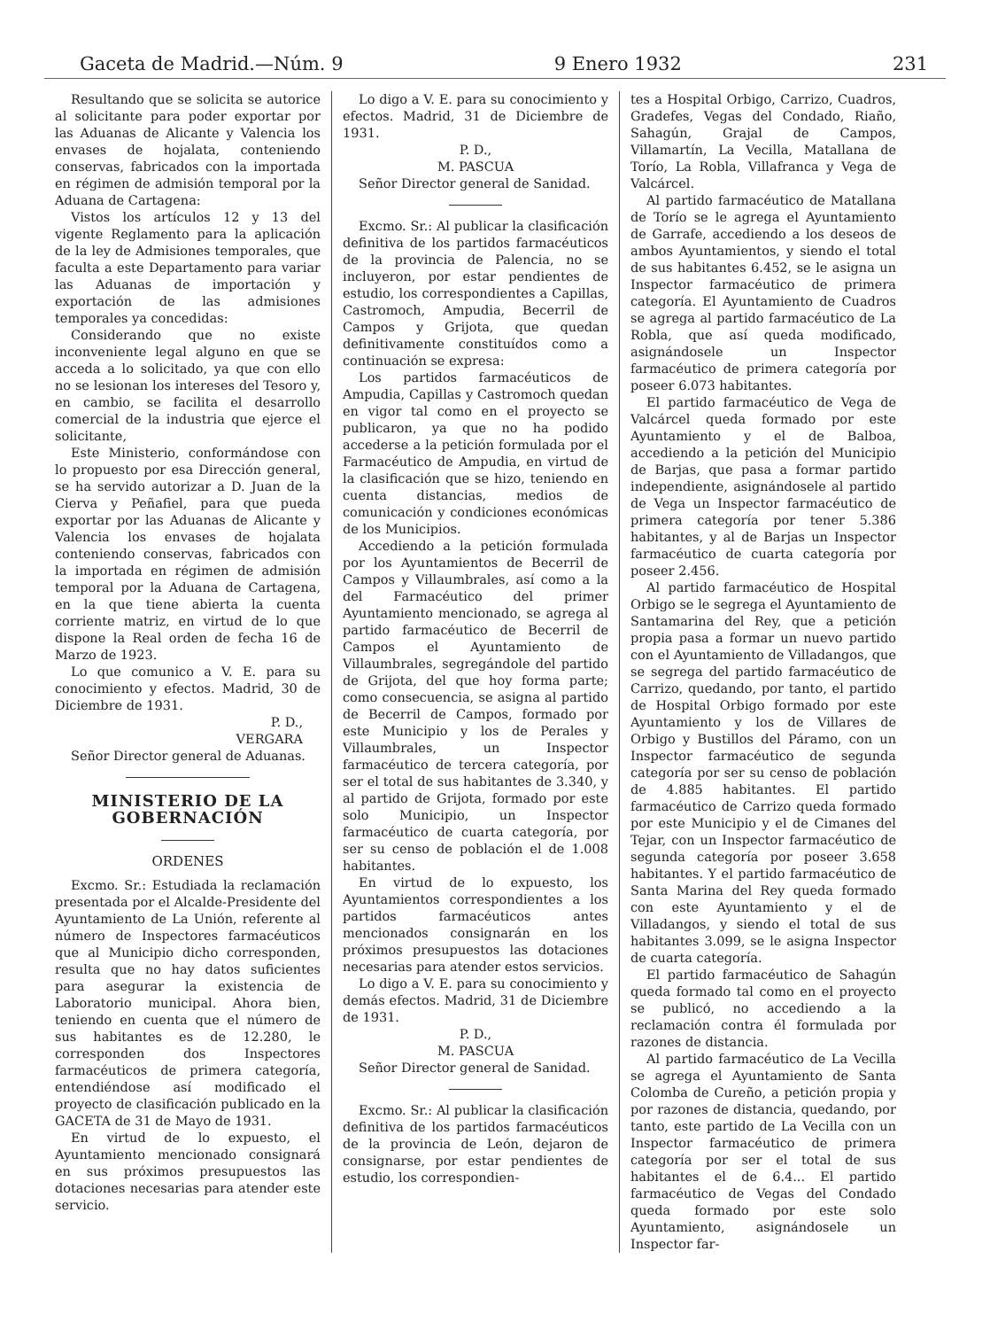Gaceta de Madrid.—Núm. 9 9 Enero 1932 231
Resultando que se solicita se autorice al solicitante para poder exportar por las Aduanas de Alicante y Valencia los envases de hojalata, conteniendo conservas, fabricados con la importada en régimen de admisión temporal por la Aduana de Cartagena:
Vistos los artículos 12 y 13 del vigente Reglamento para la aplicación de la ley de Admisiones temporales, que faculta a este Departamento para variar las Aduanas de importación y exportación de las admisiones temporales ya concedidas:
Considerando que no existe inconveniente legal alguno en que se acceda a lo solicitado, ya que con ello no se lesionan los intereses del Tesoro y, en cambio, se facilita el desarrollo comercial de la industria que ejerce el solicitante,
Este Ministerio, conformándose con lo propuesto por esa Dirección general, se ha servido autorizar a D. Juan de la Cierva y Peñafiel, para que pueda exportar por las Aduanas de Alicante y Valencia los envases de hojalata conteniendo conservas, fabricados con la importada en régimen de admisión temporal por la Aduana de Cartagena, en la que tiene abierta la cuenta corriente matriz, en virtud de lo que dispone la Real orden de fecha 16 de Marzo de 1923.
Lo que comunico a V. E. para su conocimiento y efectos. Madrid, 30 de Diciembre de 1931.
P. D.,
VERGARA
Señor Director general de Aduanas.
MINISTERIO DE LA GOBERNACIÓN
ORDENES
Excmo. Sr.: Estudiada la reclamación presentada por el Alcalde-Presidente del Ayuntamiento de La Unión, referente al número de Inspectores farmacéuticos que al Municipio dicho corresponden, resulta que no hay datos suficientes para asegurar la existencia de Laboratorio municipal. Ahora bien, teniendo en cuenta que el número de sus habitantes es de 12.280, le corresponden dos Inspectores farmacéuticos de primera categoría, entendiéndose así modificado el proyecto de clasificación publicado en la GACETA de 31 de Mayo de 1931.
En virtud de lo expuesto, el Ayuntamiento mencionado consignará en sus próximos presupuestos las dotaciones necesarias para atender este servicio.
Lo digo a V. E. para su conocimiento y efectos. Madrid, 31 de Diciembre de 1931.
P. D.,
M. PASCUA
Señor Director general de Sanidad.
Excmo. Sr.: Al publicar la clasificación definitiva de los partidos farmacéuticos de la provincia de Palencia, no se incluyeron, por estar pendientes de estudio, los correspondientes a Capillas, Castromoch, Ampudia, Becerril de Campos y Grijota, que quedan definitivamente constituídos como a continuación se expresa:
Los partidos farmacéuticos de Ampudia, Capillas y Castromoch quedan en vigor tal como en el proyecto se publicaron, ya que no ha podido accederse a la petición formulada por el Farmacéutico de Ampudia, en virtud de la clasificación que se hizo, teniendo en cuenta distancias, medios de comunicación y condiciones económicas de los Municipios.
Accediendo a la petición formulada por los Ayuntamientos de Becerril de Campos y Villaumbrales, así como a la del Farmacéutico del primer Ayuntamiento mencionado, se agrega al partido farmacéutico de Becerril de Campos el Ayuntamiento de Villaumbrales, segregándole del partido de Grijota, del que hoy forma parte; como consecuencia, se asigna al partido de Becerril de Campos, formado por este Municipio y los de Perales y Villaumbrales, un Inspector farmacéutico de tercera categoría, por ser el total de sus habitantes de 3.340, y al partido de Grijota, formado por este solo Municipio, un Inspector farmacéutico de cuarta categoría, por ser su censo de población el de 1.008 habitantes.
En virtud de lo expuesto, los Ayuntamientos correspondientes a los partidos farmacéuticos antes mencionados consignarán en los próximos presupuestos las dotaciones necesarias para atender estos servicios.
Lo digo a V. E. para su conocimiento y demás efectos. Madrid, 31 de Diciembre de 1931.
P. D.,
M. PASCUA
Señor Director general de Sanidad.
Excmo. Sr.: Al publicar la clasificación definitiva de los partidos farmacéuticos de la provincia de León, dejaron de consignarse, por estar pendientes de estudio, los correspondien-
tes a Hospital Orbigo, Carrizo, Cuadros, Gradefes, Vegas del Condado, Riaño, Sahagún, Grajal de Campos, Villamartín, La Vecilla, Matallana de Torío, La Robla, Villafranca y Vega de Valcárcel.
Al partido farmacéutico de Matallana de Torío se le agrega el Ayuntamiento de Garrafe, accediendo a los deseos de ambos Ayuntamientos, y siendo el total de sus habitantes 6.452, se le asigna un Inspector farmacéutico de primera categoría. El Ayuntamiento de Cuadros se agrega al partido farmacéutico de La Robla, que así queda modificado, asignándosele un Inspector farmacéutico de primera categoría por poseer 6.073 habitantes.
El partido farmacéutico de Vega de Valcárcel queda formado por este Ayuntamiento y el de Balboa, accediendo a la petición del Municipio de Barjas, que pasa a formar partido independiente, asignándosele al partido de Vega un Inspector farmacéutico de primera categoría por tener 5.386 habitantes, y al de Barjas un Inspector farmacéutico de cuarta categoría por poseer 2.456.
Al partido farmacéutico de Hospital Orbigo se le segrega el Ayuntamiento de Santamarina del Rey, que a petición propia pasa a formar un nuevo partido con el Ayuntamiento de Villadangos, que se segrega del partido farmacéutico de Carrizo, quedando, por tanto, el partido de Hospital Orbigo formado por este Ayuntamiento y los de Villares de Orbigo y Bustillos del Páramo, con un Inspector farmacéutico de segunda categoría por ser su censo de población de 4.885 habitantes. El partido farmacéutico de Carrizo queda formado por este Municipio y el de Cimanes del Tejar, con un Inspector farmacéutico de segunda categoría por poseer 3.658 habitantes. Y el partido farmacéutico de Santa Marina del Rey queda formado con este Ayuntamiento y el de Villadangos, y siendo el total de sus habitantes 3.099, se le asigna Inspector de cuarta categoría.
El partido farmacéutico de Sahagún queda formado tal como en el proyecto se publicó, no accediendo a la reclamación contra él formulada por razones de distancia.
Al partido farmacéutico de La Vecilla se agrega el Ayuntamiento de Santa Colomba de Cureño, a petición propia y por razones de distancia, quedando, por tanto, este partido de La Vecilla con un Inspector farmacéutico de primera categoría por ser el total de sus habitantes el de 6.4... El partido farmacéutico de Vegas del Condado queda formado por este solo Ayuntamiento, asignándosele un Inspector far-